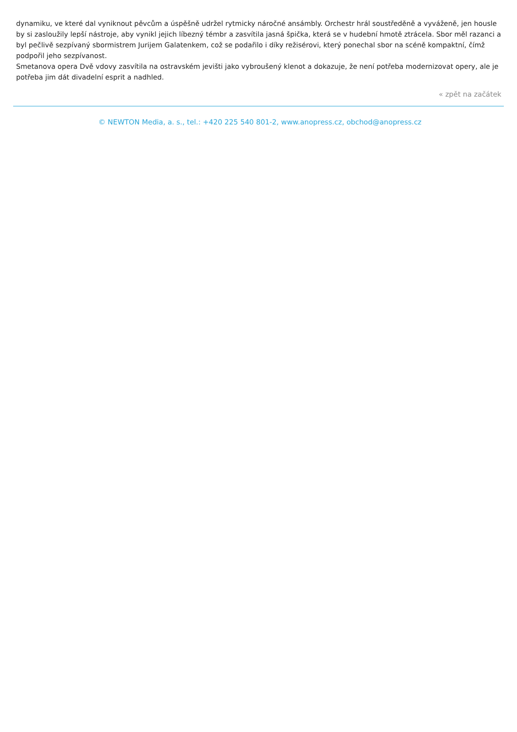dynamiku, ve které dal vyniknout pěvcům a úspěšně udržel rytmicky náročné ansámbly. Orchestr hrál soustředěně a vyváženě, jen housle by si zasloužily lepší nástroje, aby vynikl jejich líbezný témbr a zasvítila jasná špička, která se v hudební hmotě ztrácela. Sbor měl razanci a byl pečlivě sezpívaný sbormistrem Jurijem Galatenkem, což se podařilo i díky režisérovi, který ponechal sbor na scéně kompaktní, čímž podpořil jeho sezpívanost.
Smetanova opera Dvě vdovy zasvítila na ostravském jevišti jako vybroušený klenot a dokazuje, že není potřeba modernizovat opery, ale je potřeba jim dát divadelní esprit a nadhled.
« zpět na začátek
© NEWTON Media, a. s., tel.: +420 225 540 801-2, www.anopress.cz, obchod@anopress.cz